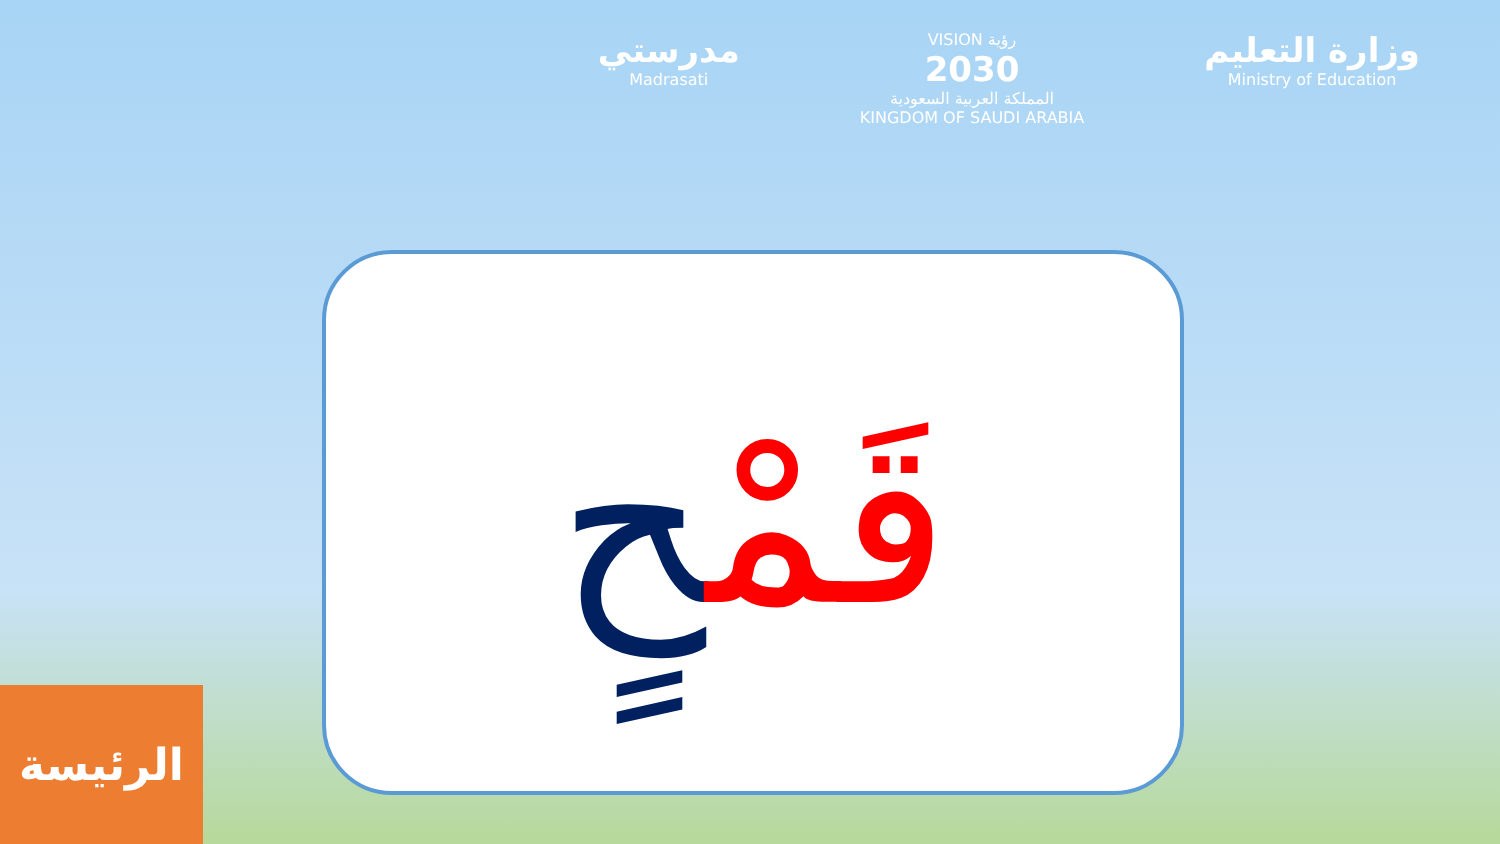مدرستي
Madrasati
VISION رؤية
2030
المملكة العربية السعودية
KINGDOM OF SAUDI ARABIA
وزارة التعليم
Ministry of Education
قَمْحٍ
الرئيسة